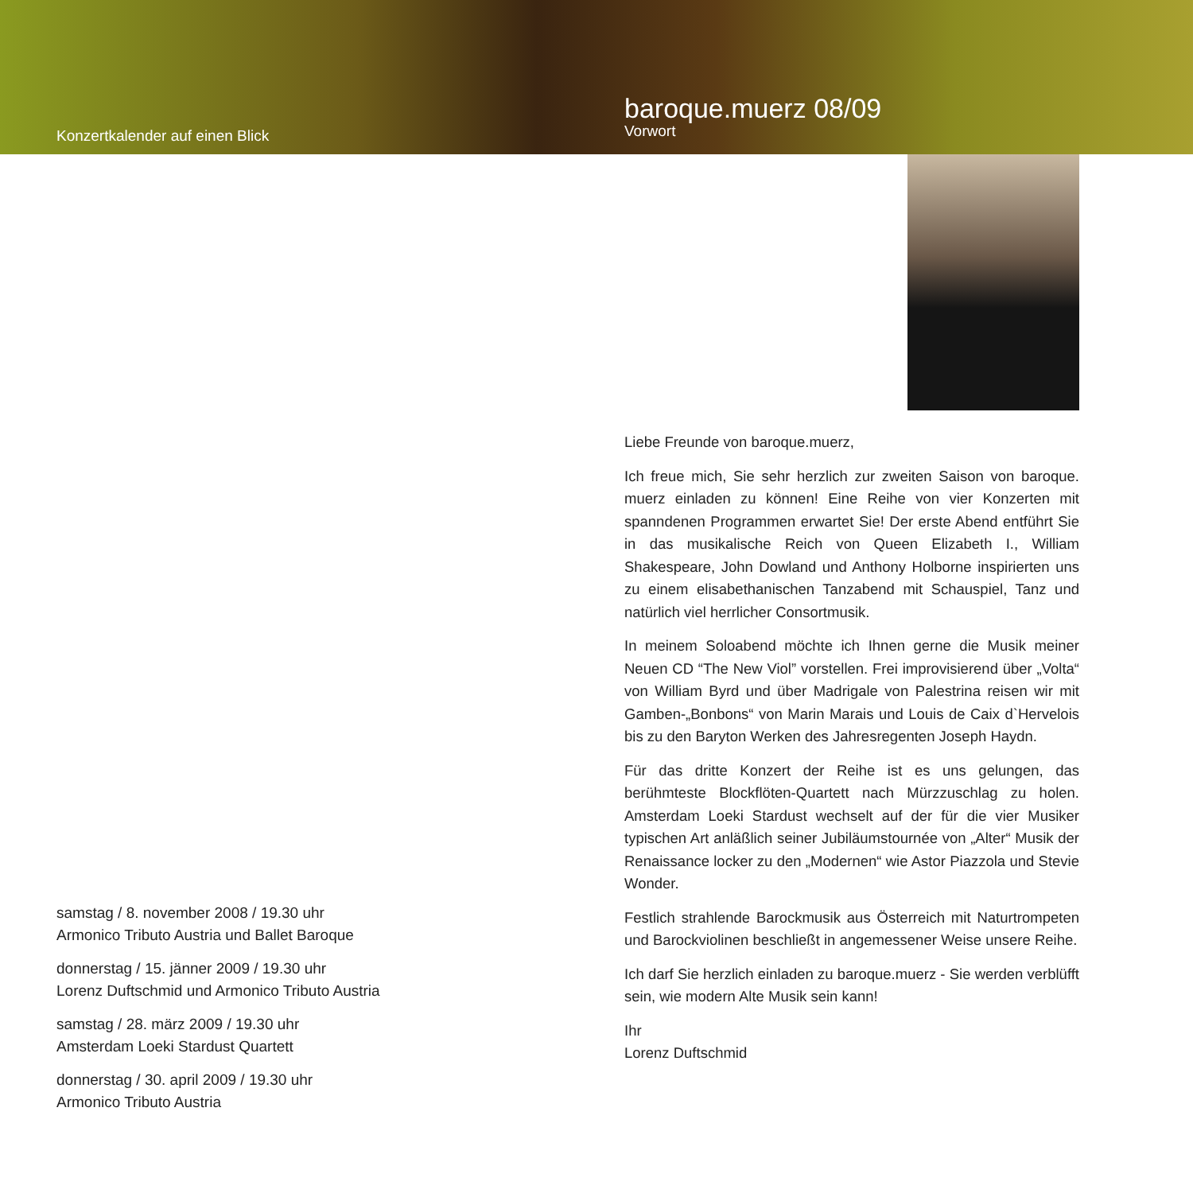Konzertkalender auf einen Blick
baroque.muerz 08/09
Vorwort
samstag / 8. november 2008 / 19.30 uhr
Armonico Tributo Austria und Ballet Baroque
donnerstag / 15. jänner 2009 / 19.30 uhr
Lorenz Duftschmid und Armonico Tributo Austria
samstag / 28. märz 2009 / 19.30 uhr
Amsterdam Loeki Stardust Quartett
donnerstag / 30. april 2009 / 19.30 uhr
Armonico Tributo Austria
Liebe Freunde von baroque.muerz,
Ich freue mich, Sie sehr herzlich zur zweiten Saison von baroque. muerz einladen zu können! Eine Reihe von vier Konzerten mit spanndenen Programmen erwartet Sie! Der erste Abend entführt Sie in das musikalische Reich von Queen Elizabeth I., William Shakespeare, John Dowland und Anthony Holborne inspirierten uns zu einem elisabethanischen Tanzabend mit Schauspiel, Tanz und natürlich viel herrlicher Consortmusik.
In meinem Soloabend möchte ich Ihnen gerne die Musik meiner Neuen CD “The New Viol” vorstellen. Frei improvisierend über „Volta“ von William Byrd und über Madrigale von Palestrina reisen wir mit Gamben-„Bonbons“ von Marin Marais und Louis de Caix d`Hervelois bis zu den Baryton Werken des Jahresregenten Joseph Haydn.
Für das dritte Konzert der Reihe ist es uns gelungen, das berühmteste Blockflöten-Quartett nach Mürzzuschlag zu holen. Amsterdam Loeki Stardust wechselt auf der für die vier Musiker typischen Art anläßlich seiner Jubiläumstournée von „Alter“ Musik der Renaissance locker zu den „Modernen“ wie Astor Piazzola und Stevie Wonder.
Festlich strahlende Barockmusik aus Österreich mit Naturtrompeten und Barockviolinen beschließt in angemessener Weise unsere Reihe.
Ich darf Sie herzlich einladen zu baroque.muerz - Sie werden verblüfft sein, wie modern Alte Musik sein kann!
Ihr
Lorenz Duftschmid